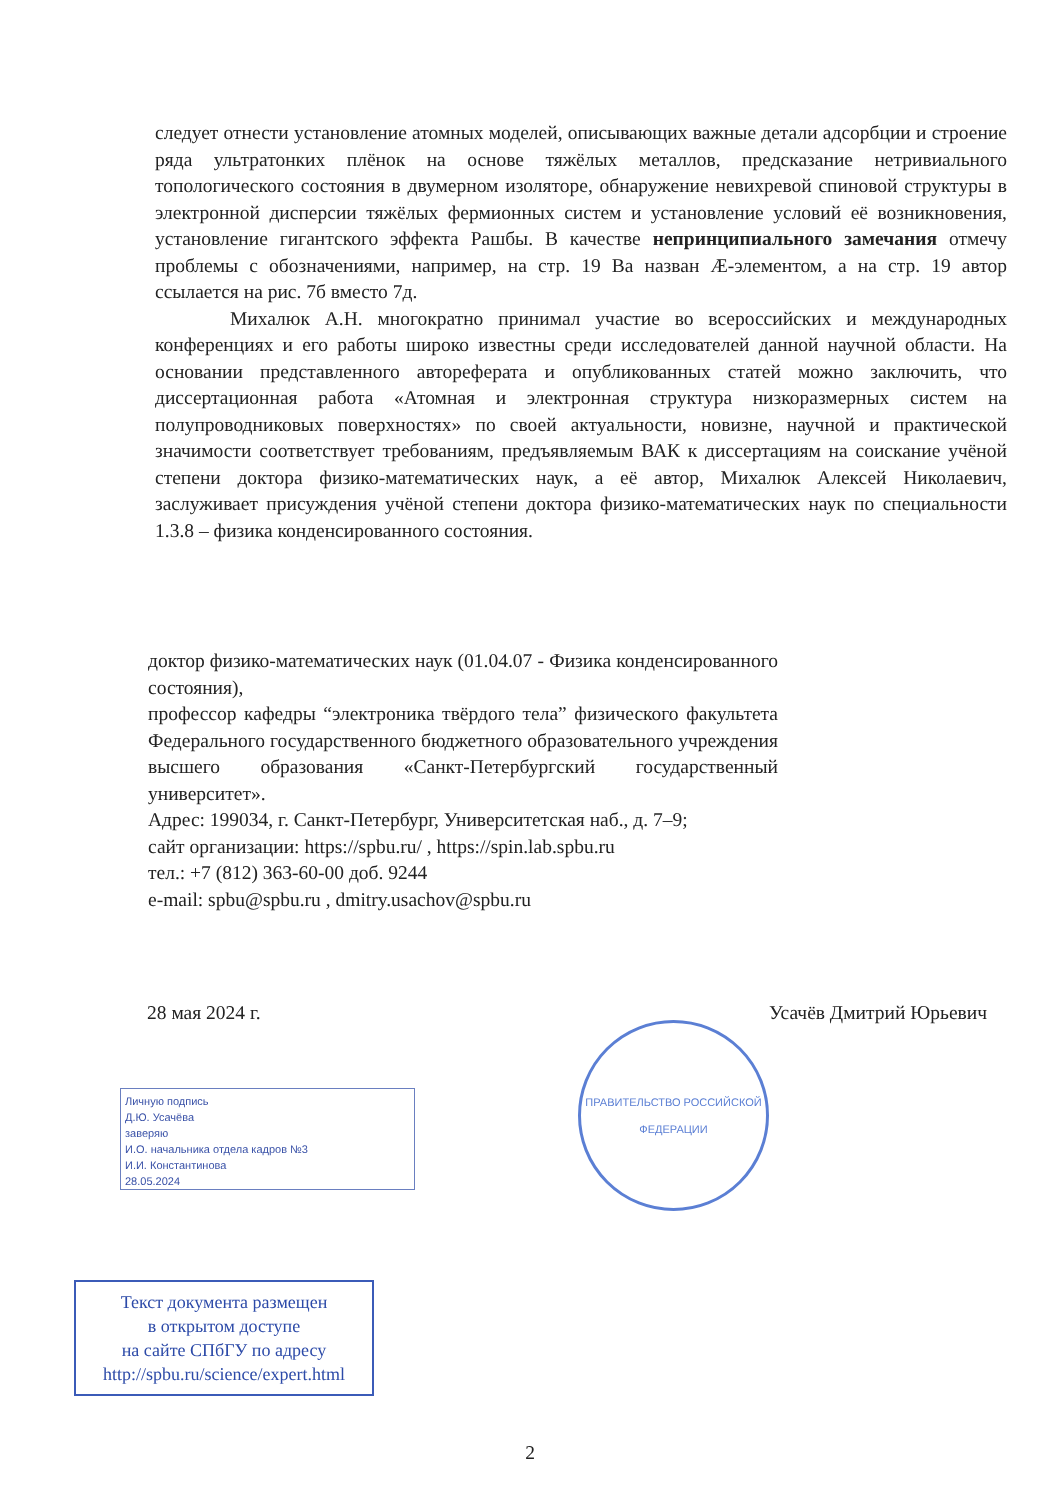следует отнести установление атомных моделей, описывающих важные детали адсорбции и строение ряда ультратонких плёнок на основе тяжёлых металлов, предсказание нетривиального топологического состояния в двумерном изоляторе, обнаружение невихревой спиновой структуры в электронной дисперсии тяжёлых фермионных систем и установление условий её возникновения, установление гигантского эффекта Рашбы. В качестве непринципиального замечания отмечу проблемы с обозначениями, например, на стр. 19 Ba назван Æ-элементом, а на стр. 19 автор ссылается на рис. 7б вместо 7д.
Михалюк А.Н. многократно принимал участие во всероссийских и международных конференциях и его работы широко известны среди исследователей данной научной области. На основании представленного автореферата и опубликованных статей можно заключить, что диссертационная работа «Атомная и электронная структура низкоразмерных систем на полупроводниковых поверхностях» по своей актуальности, новизне, научной и практической значимости соответствует требованиям, предъявляемым ВАК к диссертациям на соискание учёной степени доктора физико-математических наук, а её автор, Михалюк Алексей Николаевич, заслуживает присуждения учёной степени доктора физико-математических наук по специальности 1.3.8 – физика конденсированного состояния.
доктор физико-математических наук (01.04.07 - Физика конденсированного состояния),
профессор кафедры “электроника твёрдого тела” физического факультета Федерального государственного бюджетного образовательного учреждения высшего образования «Санкт-Петербургский государственный университет».
Адрес: 199034, г. Санкт-Петербург, Университетская наб., д. 7–9;
сайт организации: https://spbu.ru/ , https://spin.lab.spbu.ru
тел.: +7 (812) 363-60-00 доб. 9244
e-mail: spbu@spbu.ru , dmitry.usachov@spbu.ru
28 мая 2024 г. Усачёв Дмитрий Юрьевич
ПРАВИТЕЛЬСТВО РОССИЙСКОЙ ФЕДЕРАЦИИ
Личную подпись
Д.Ю. Усачёва
заверяю
И.О. начальника отдела кадров №3
И.И. Константинова
28.05.2024
Текст документа размещен
в открытом доступе
на сайте СПбГУ по адресу
http://spbu.ru/science/expert.html
2